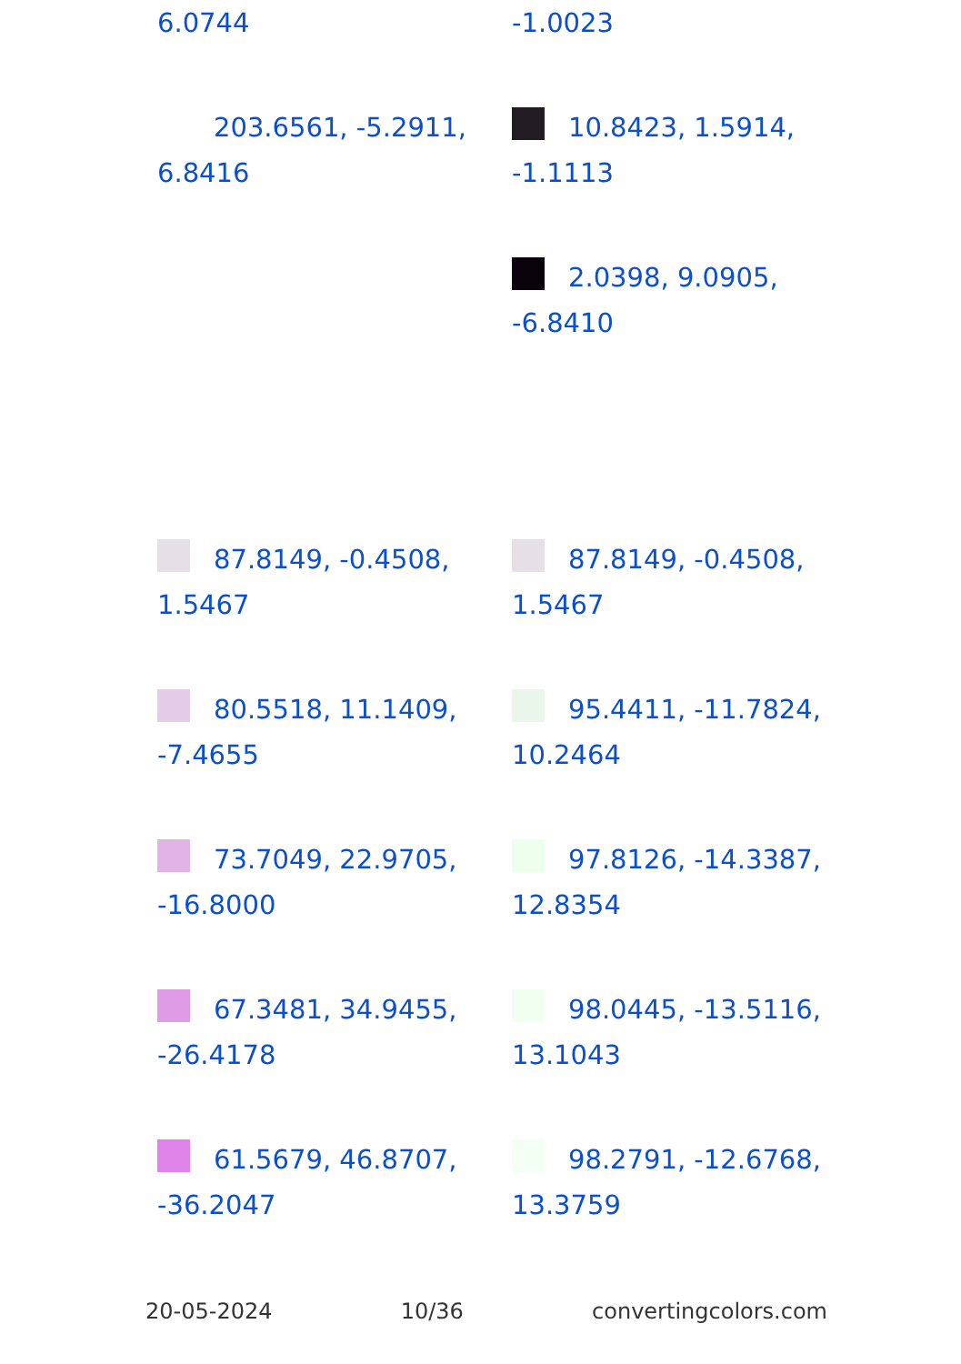6.0744 -1.0023
203.6561, -5.2911, 6.8416
10.8423, 1.5914, -1.1113
2.0398, 9.0905, -6.8410
87.8149, -0.4508, 1.5467
87.8149, -0.4508, 1.5467
80.5518, 11.1409, -7.4655
95.4411, -11.7824, 10.2464
73.7049, 22.9705, -16.8000
97.8126, -14.3387, 12.8354
67.3481, 34.9455, -26.4178
98.0445, -13.5116, 13.1043
61.5679, 46.8707, -36.2047
98.2791, -12.6768, 13.3759
20-05-2024 10/36 convertingcolors.com